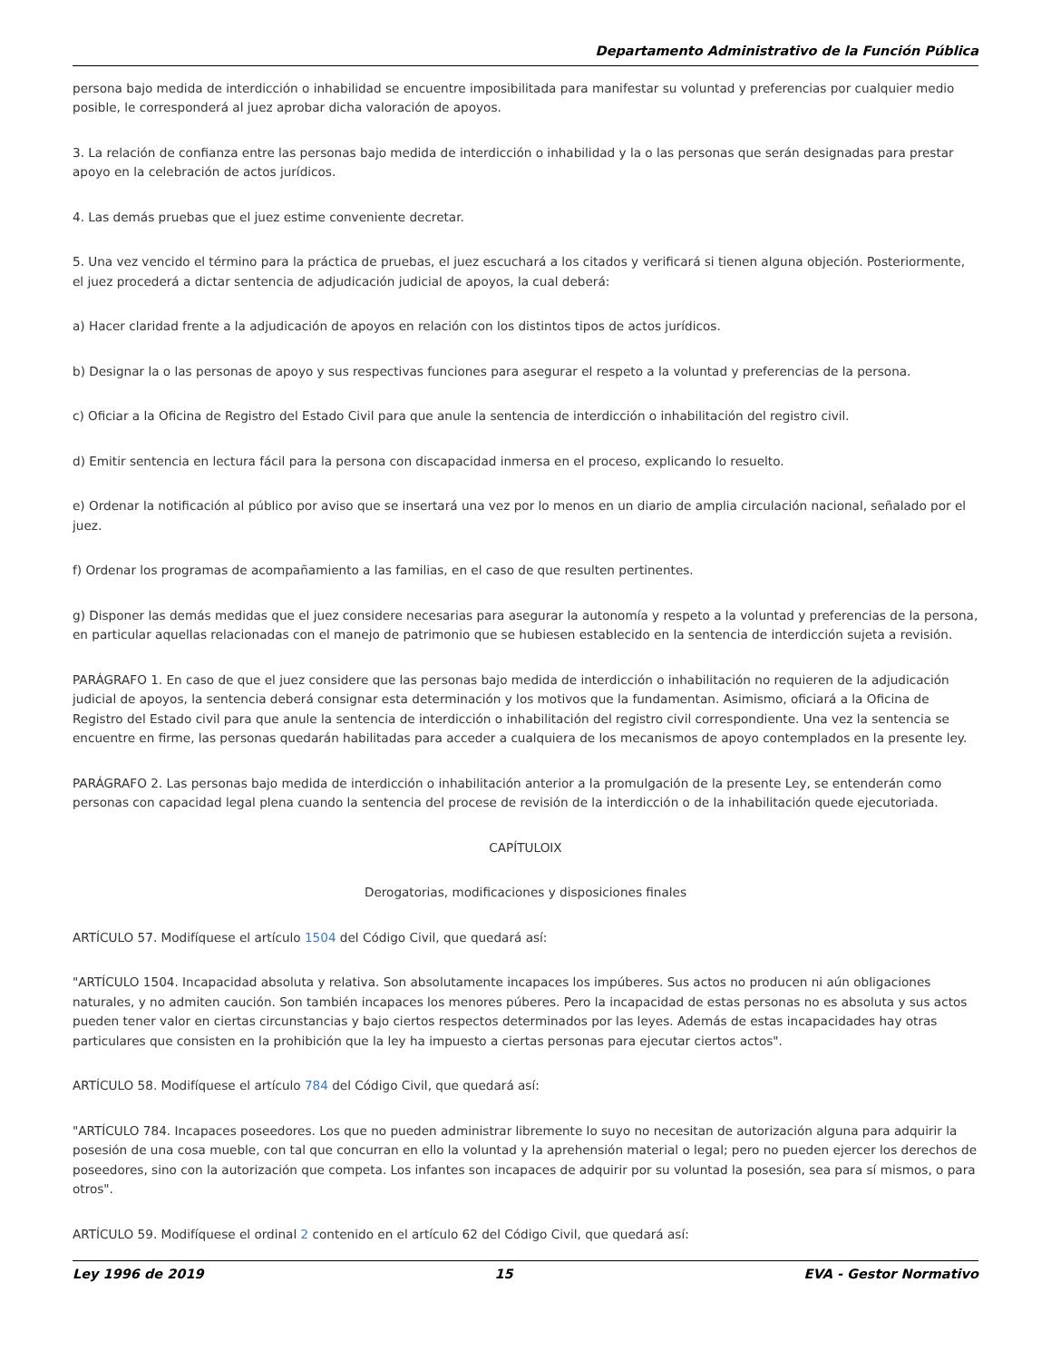Departamento Administrativo de la Función Pública
persona bajo medida de interdicción o inhabilidad se encuentre imposibilitada para manifestar su voluntad y preferencias por cualquier medio posible, le corresponderá al juez aprobar dicha valoración de apoyos.
3. La relación de confianza entre las personas bajo medida de interdicción o inhabilidad y la o las personas que serán designadas para prestar apoyo en la celebración de actos jurídicos.
4. Las demás pruebas que el juez estime conveniente decretar.
5. Una vez vencido el término para la práctica de pruebas, el juez escuchará a los citados y verificará si tienen alguna objeción. Posteriormente, el juez procederá a dictar sentencia de adjudicación judicial de apoyos, la cual deberá:
a) Hacer claridad frente a la adjudicación de apoyos en relación con los distintos tipos de actos jurídicos.
b) Designar la o las personas de apoyo y sus respectivas funciones para asegurar el respeto a la voluntad y preferencias de la persona.
c) Oficiar a la Oficina de Registro del Estado Civil para que anule la sentencia de interdicción o inhabilitación del registro civil.
d) Emitir sentencia en lectura fácil para la persona con discapacidad inmersa en el proceso, explicando lo resuelto.
e) Ordenar la notificación al público por aviso que se insertará una vez por lo menos en un diario de amplia circulación nacional, señalado por el juez.
f) Ordenar los programas de acompañamiento a las familias, en el caso de que resulten pertinentes.
g) Disponer las demás medidas que el juez considere necesarias para asegurar la autonomía y respeto a la voluntad y preferencias de la persona, en particular aquellas relacionadas con el manejo de patrimonio que se hubiesen establecido en la sentencia de interdicción sujeta a revisión.
PARÁGRAFO 1. En caso de que el juez considere que las personas bajo medida de interdicción o inhabilitación no requieren de la adjudicación judicial de apoyos, la sentencia deberá consignar esta determinación y los motivos que la fundamentan. Asimismo, oficiará a la Oficina de Registro del Estado civil para que anule la sentencia de interdicción o inhabilitación del registro civil correspondiente. Una vez la sentencia se encuentre en firme, las personas quedarán habilitadas para acceder a cualquiera de los mecanismos de apoyo contemplados en la presente ley.
PARÁGRAFO 2. Las personas bajo medida de interdicción o inhabilitación anterior a la promulgación de la presente Ley, se entenderán como personas con capacidad legal plena cuando la sentencia del procese de revisión de la interdicción o de la inhabilitación quede ejecutoriada.
CAPÍTULOIX
Derogatorias, modificaciones y disposiciones finales
ARTÍCULO 57. Modifíquese el artículo 1504 del Código Civil, que quedará así:
"ARTÍCULO 1504. Incapacidad absoluta y relativa. Son absolutamente incapaces los impúberes. Sus actos no producen ni aún obligaciones naturales, y no admiten caución. Son también incapaces los menores púberes. Pero la incapacidad de estas personas no es absoluta y sus actos pueden tener valor en ciertas circunstancias y bajo ciertos respectos determinados por las leyes. Además de estas incapacidades hay otras particulares que consisten en la prohibición que la ley ha impuesto a ciertas personas para ejecutar ciertos actos".
ARTÍCULO 58. Modifíquese el artículo 784 del Código Civil, que quedará así:
"ARTÍCULO 784. Incapaces poseedores. Los que no pueden administrar libremente lo suyo no necesitan de autorización alguna para adquirir la posesión de una cosa mueble, con tal que concurran en ello la voluntad y la aprehensión material o legal; pero no pueden ejercer los derechos de poseedores, sino con la autorización que competa. Los infantes son incapaces de adquirir por su voluntad la posesión, sea para sí mismos, o para otros".
ARTÍCULO 59. Modifíquese el ordinal 2 contenido en el artículo 62 del Código Civil, que quedará así:
Ley 1996 de 2019 15 EVA - Gestor Normativo